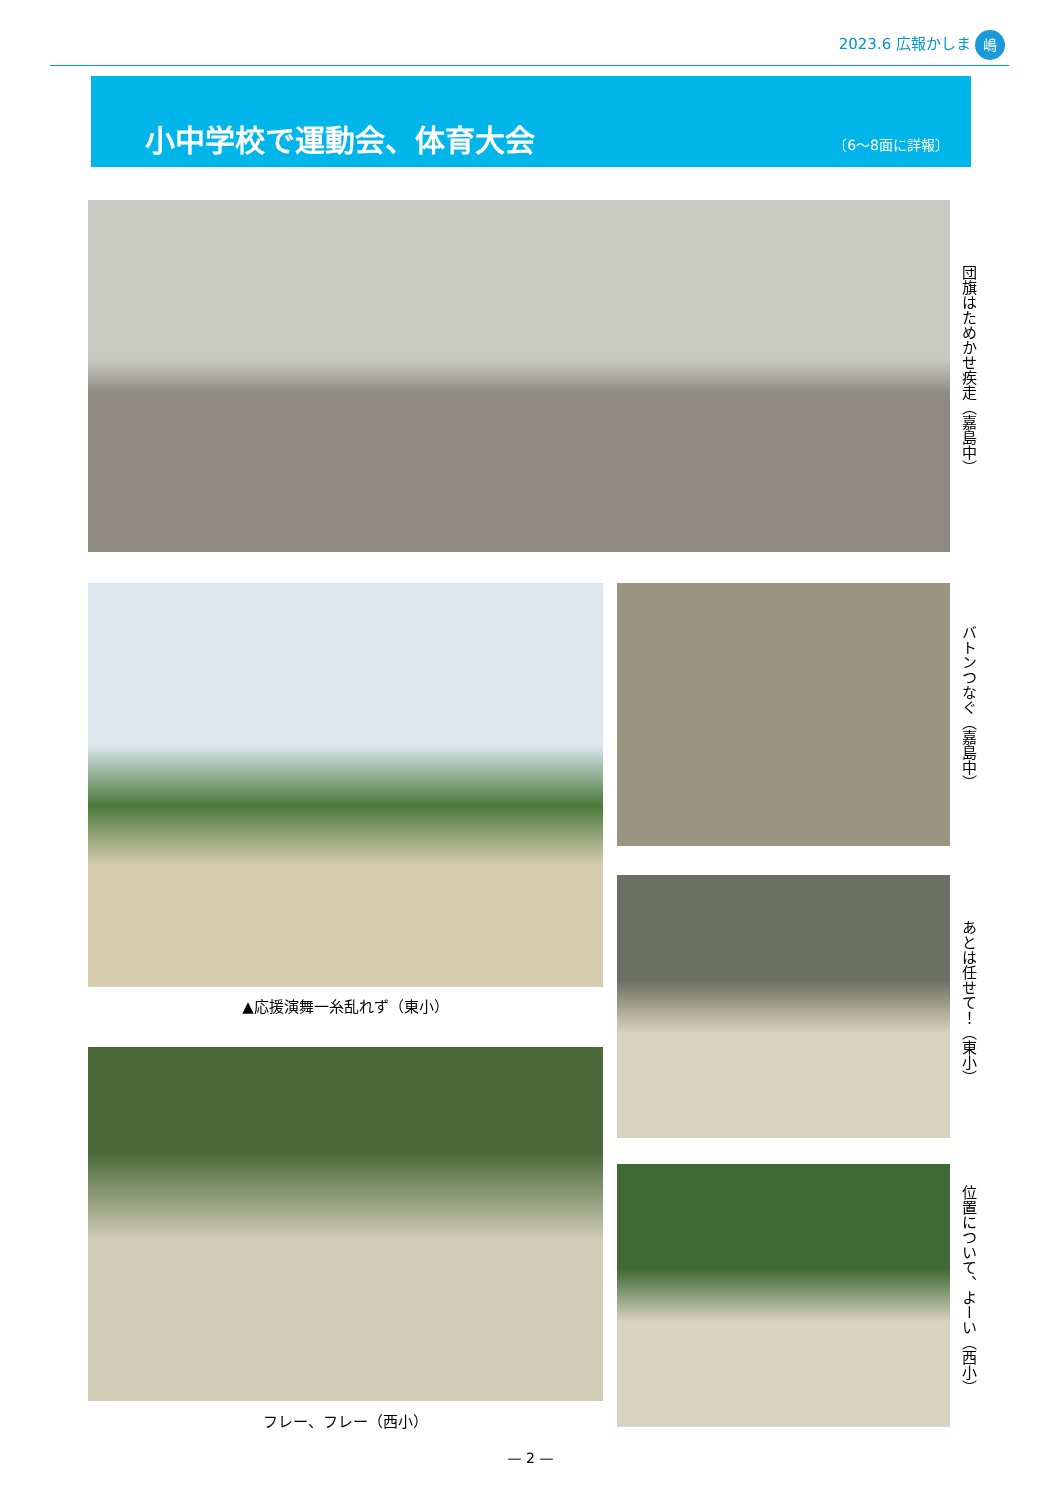2023.6 広報かしま 嶋
小中学校で運動会、体育大会 〔6～8面に詳報〕
団旗はためかせ疾走（嘉島中）
▲応援演舞一糸乱れず（東小）
バトンつなぐ（嘉島中）
あとは任せて！（東小）
フレー、フレー（西小）
位置について、よーい（西小）
— 2 —